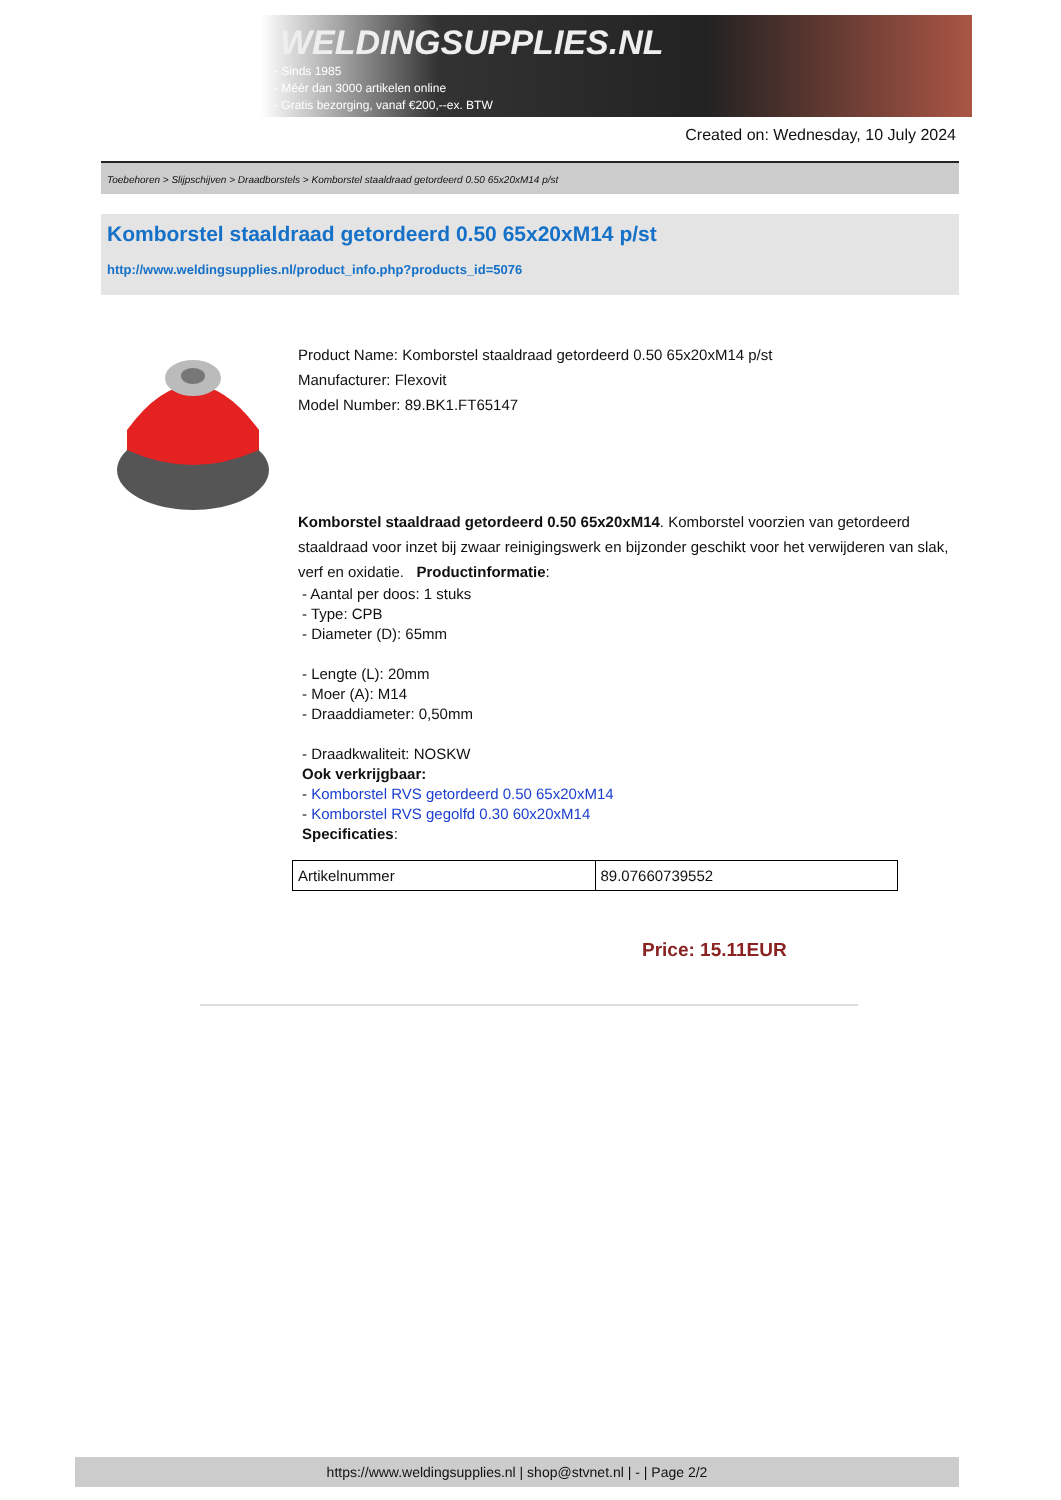WELDINGSUPPLIES.NL
- Sinds 1985
- Méér dan 3000 artikelen online
- Gratis bezorging, vanaf €200,--ex. BTW
Created on: Wednesday, 10 July 2024
Toebehoren > Slijpschijven > Draadborstels > Komborstel staaldraad getordeerd 0.50 65x20xM14 p/st
Komborstel staaldraad getordeerd 0.50 65x20xM14 p/st
http://www.weldingsupplies.nl/product_info.php?products_id=5076
Product Name: Komborstel staaldraad getordeerd 0.50 65x20xM14 p/st
Manufacturer: Flexovit
Model Number: 89.BK1.FT65147
Komborstel staaldraad getordeerd 0.50 65x20xM14. Komborstel voorzien van getordeerd staaldraad voor inzet bij zwaar reinigingswerk en bijzonder geschikt voor het verwijderen van slak, verf en oxidatie. Productinformatie:
- Aantal per doos: 1 stuks
- Type: CPB
- Diameter (D): 65mm
- Lengte (L): 20mm
- Moer (A): M14
- Draaddiameter: 0,50mm
- Draadkwaliteit: NOSKW
Ook verkrijgbaar:
- Komborstel RVS getordeerd 0.50 65x20xM14
- Komborstel RVS gegolfd 0.30 60x20xM14
Specificaties:
| Artikelnummer | 89.07660739552 |
Price: 15.11EUR
https://www.weldingsupplies.nl | shop@stvnet.nl | - | Page 2/2